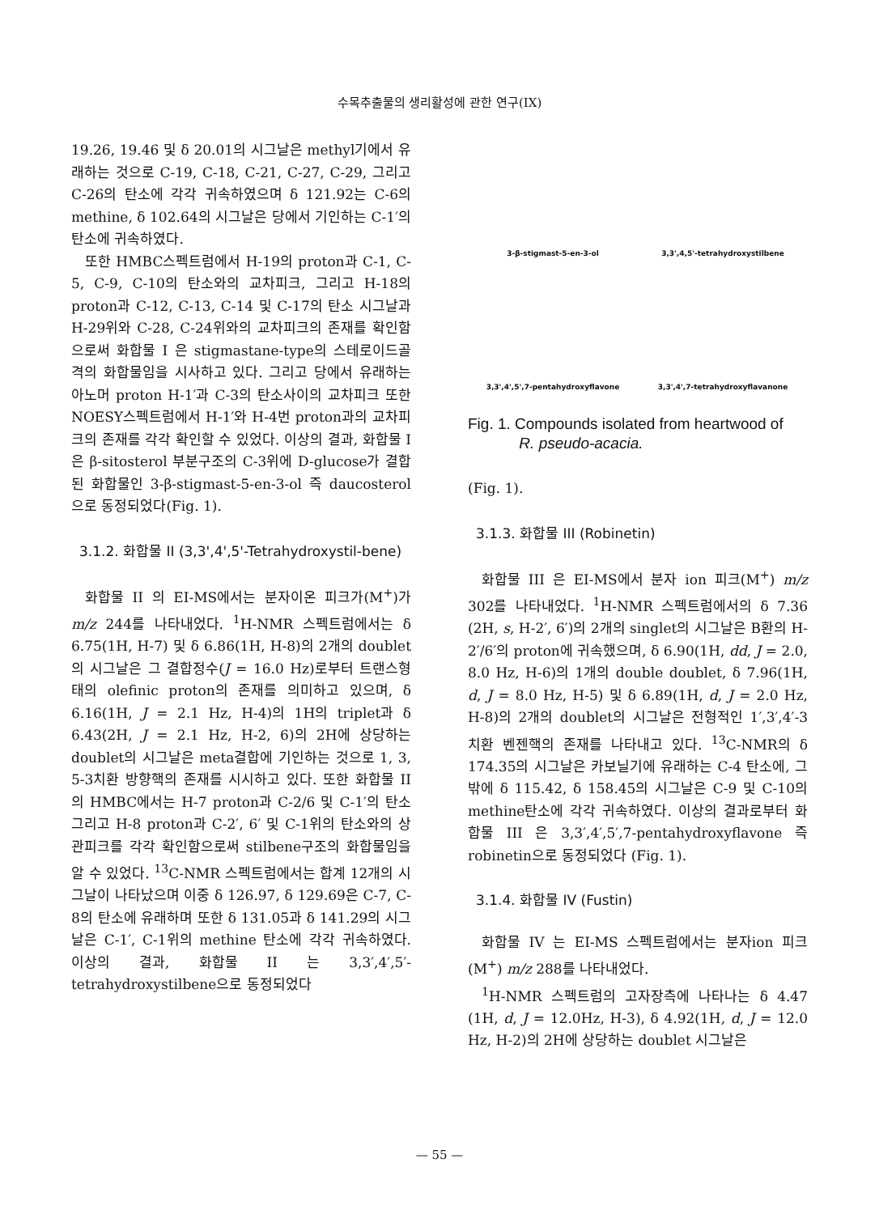수목추출물의 생리활성에 관한 연구(IX)
19.26, 19.46 및 δ 20.01의 시그날은 methyl기에서 유래하는 것으로 C-19, C-18, C-21, C-27, C-29, 그리고 C-26의 탄소에 각각 귀속하였으며 δ 121.92는 C-6의 methine, δ 102.64의 시그날은 당에서 기인하는 C-1′의 탄소에 귀속하였다.
또한 HMBC스펙트럼에서 H-19의 proton과 C-1, C-5, C-9, C-10의 탄소와의 교차피크, 그리고 H-18의 proton과 C-12, C-13, C-14 및 C-17의 탄소 시그날과 H-29위와 C-28, C-24위와의 교차피크의 존재를 확인함으로써 화합물 I 은 stigmastane-type의 스테로이드골격의 화합물임을 시사하고 있다. 그리고 당에서 유래하는 아노머 proton H-1′과 C-3의 탄소사이의 교차피크 또한 NOESY스펙트럼에서 H-1′와 H-4번 proton과의 교차피크의 존재를 각각 확인할 수 있었다. 이상의 결과, 화합물 I 은 β-sitosterol 부분구조의 C-3위에 D-glucose가 결합된 화합물인 3-β-stigmast-5-en-3-ol 즉 daucosterol으로 동정되었다(Fig. 1).
3.1.2. 화합물 II (3,3',4',5'-Tetrahydroxystil-bene)
화합물 II 의 EI-MS에서는 분자이온 피크가(M<sup>+</sup>)가 m/z 244를 나타내었다. <sup>1</sup>H-NMR 스펙트럼에서는 δ 6.75(1H, H-7) 및 δ 6.86(1H, H-8)의 2개의 doublet의 시그날은 그 결합정수(J = 16.0 Hz)로부터 트랜스형태의 olefinic proton의 존재를 의미하고 있으며, δ 6.16(1H, J = 2.1 Hz, H-4)의 1H의 triplet과 δ 6.43(2H, J = 2.1 Hz, H-2, 6)의 2H에 상당하는 doublet의 시그날은 meta결합에 기인하는 것으로 1, 3, 5-3치환 방향핵의 존재를 시시하고 있다. 또한 화합물 II 의 HMBC에서는 H-7 proton과 C-2/6 및 C-1′의 탄소 그리고 H-8 proton과 C-2′, 6′ 및 C-1위의 탄소와의 상관피크를 각각 확인함으로써 stilbene구조의 화합물임을 알 수 있었다. <sup>13</sup>C-NMR 스펙트럼에서는 합계 12개의 시그날이 나타났으며 이중 δ 126.97, δ 129.69은 C-7, C-8의 탄소에 유래하며 또한 δ 131.05과 δ 141.29의 시그날은 C-1′, C-1위의 methine 탄소에 각각 귀속하였다. 이상의 결과, 화합물 II 는 3,3′,4′,5′-tetrahydroxystilbene으로 동정되었다
3-β-stigmast-5-en-3-ol
3,3',4,5'-tetrahydroxystilbene
3,3',4',5',7-pentahydroxyflavone
3,3',4',7-tetrahydroxyflavanone
Fig. 1. Compounds isolated from heartwood of
R. pseudo-acacia.
(Fig. 1).
3.1.3. 화합물 III (Robinetin)
화합물 III 은 EI-MS에서 분자 ion 피크(M<sup>+</sup>) m/z 302를 나타내었다. <sup>1</sup>H-NMR 스펙트럼에서의 δ 7.36 (2H, s, H-2′, 6′)의 2개의 singlet의 시그날은 B환의 H-2′/6′의 proton에 귀속했으며, δ 6.90(1H, dd, J = 2.0, 8.0 Hz, H-6)의 1개의 double doublet, δ 7.96(1H, d, J = 8.0 Hz, H-5) 및 δ 6.89(1H, d, J = 2.0 Hz, H-8)의 2개의 doublet의 시그날은 전형적인 1′,3′,4′-3치환 벤젠핵의 존재를 나타내고 있다. <sup>13</sup>C-NMR의 δ 174.35의 시그날은 카보닐기에 유래하는 C-4 탄소에, 그밖에 δ 115.42, δ 158.45의 시그날은 C-9 및 C-10의 methine탄소에 각각 귀속하였다. 이상의 결과로부터 화합물 III 은 3,3′,4′,5′,7-pentahydroxyflavone 즉 robinetin으로 동정되었다 (Fig. 1).
3.1.4. 화합물 IV (Fustin)
화합물 IV 는 EI-MS 스펙트럼에서는 분자ion 피크 (M<sup>+</sup>) m/z 288를 나타내었다.
<sup>1</sup>H-NMR 스펙트럼의 고자장측에 나타나는 δ 4.47 (1H, d, J = 12.0Hz, H-3), δ 4.92(1H, d, J = 12.0 Hz, H-2)의 2H에 상당하는 doublet 시그날은
— 55 —